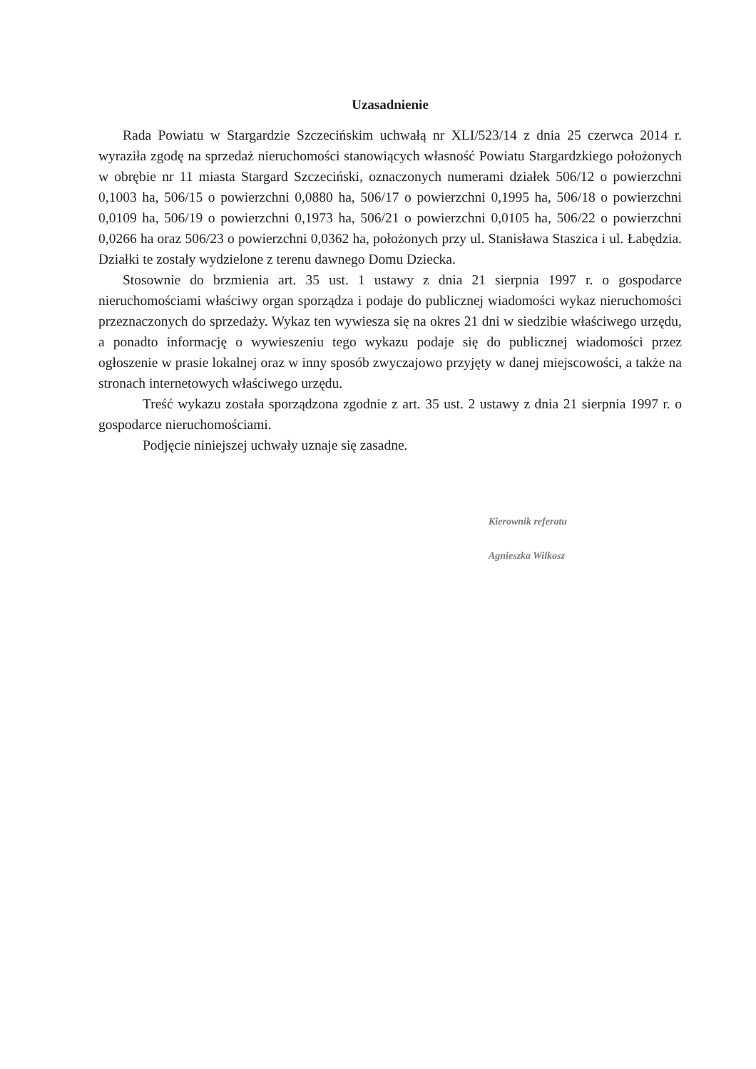Uzasadnienie
Rada Powiatu w Stargardzie Szczecińskim uchwałą nr XLI/523/14 z dnia 25 czerwca 2014 r. wyraziła zgodę na sprzedaż nieruchomości stanowiących własność Powiatu Stargardzkiego położonych w obrębie nr 11 miasta Stargard Szczeciński, oznaczonych numerami działek 506/12 o powierzchni 0,1003 ha, 506/15 o powierzchni 0,0880 ha, 506/17 o powierzchni 0,1995 ha, 506/18 o powierzchni 0,0109 ha, 506/19 o powierzchni 0,1973 ha, 506/21 o powierzchni 0,0105 ha, 506/22 o powierzchni 0,0266 ha oraz 506/23 o powierzchni 0,0362 ha, położonych przy ul. Stanisława Staszica i ul. Łabędzia. Działki te zostały wydzielone z terenu dawnego Domu Dziecka.
Stosownie do brzmienia art. 35 ust. 1 ustawy z dnia 21 sierpnia 1997 r. o gospodarce nieruchomościami właściwy organ sporządza i podaje do publicznej wiadomości wykaz nieruchomości przeznaczonych do sprzedaży. Wykaz ten wywiesza się na okres 21 dni w siedzibie właściwego urzędu, a ponadto informację o wywieszeniu tego wykazu podaje się do publicznej wiadomości przez ogłoszenie w prasie lokalnej oraz w inny sposób zwyczajowo przyjęty w danej miejscowości, a także na stronach internetowych właściwego urzędu.
Treść wykazu została sporządzona zgodnie z art. 35 ust. 2 ustawy z dnia 21 sierpnia 1997 r. o gospodarce nieruchomościami.
Podjęcie niniejszej uchwały uznaje się zasadne.
Kierownik referatu
Agnieszka Wilkosz